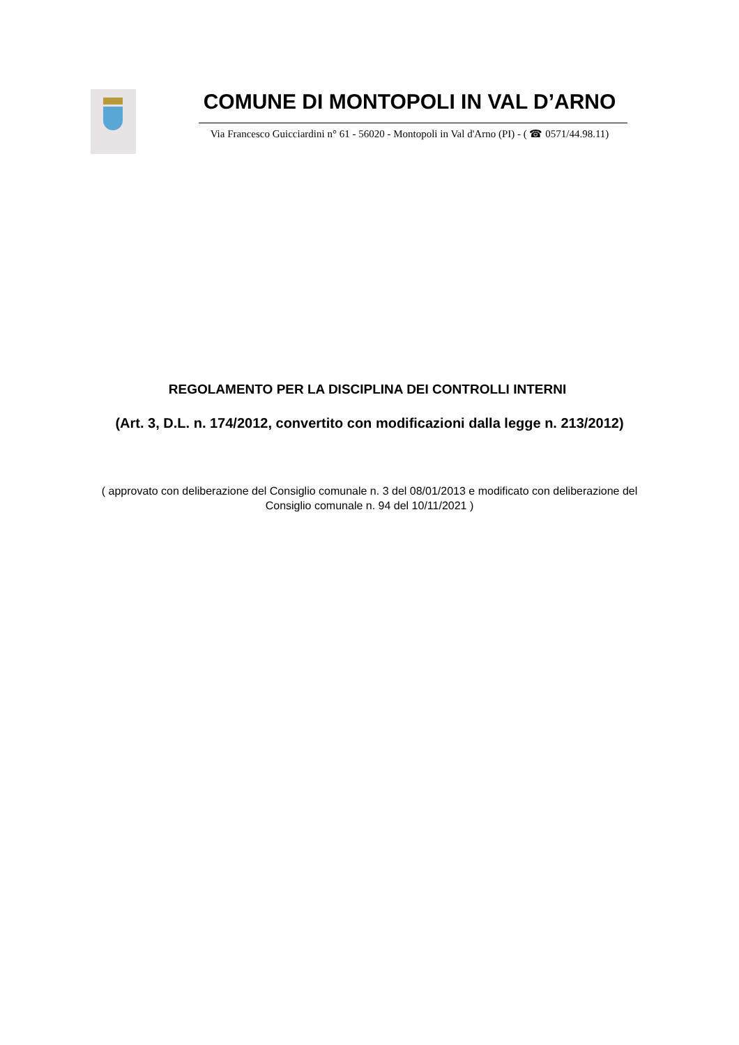COMUNE DI MONTOPOLI IN VAL D’ARNO
Via Francesco Guicciardini n° 61 - 56020 - Montopoli in Val d'Arno (PI) - ( ☎ 0571/44.98.11)
REGOLAMENTO PER LA DISCIPLINA DEI CONTROLLI INTERNI
(Art. 3, D.L. n. 174/2012, convertito con modificazioni dalla legge n. 213/2012)
( approvato con deliberazione del Consiglio comunale n. 3 del 08/01/2013 e modificato con deliberazione del
Consiglio comunale n. 94 del 10/11/2021 )